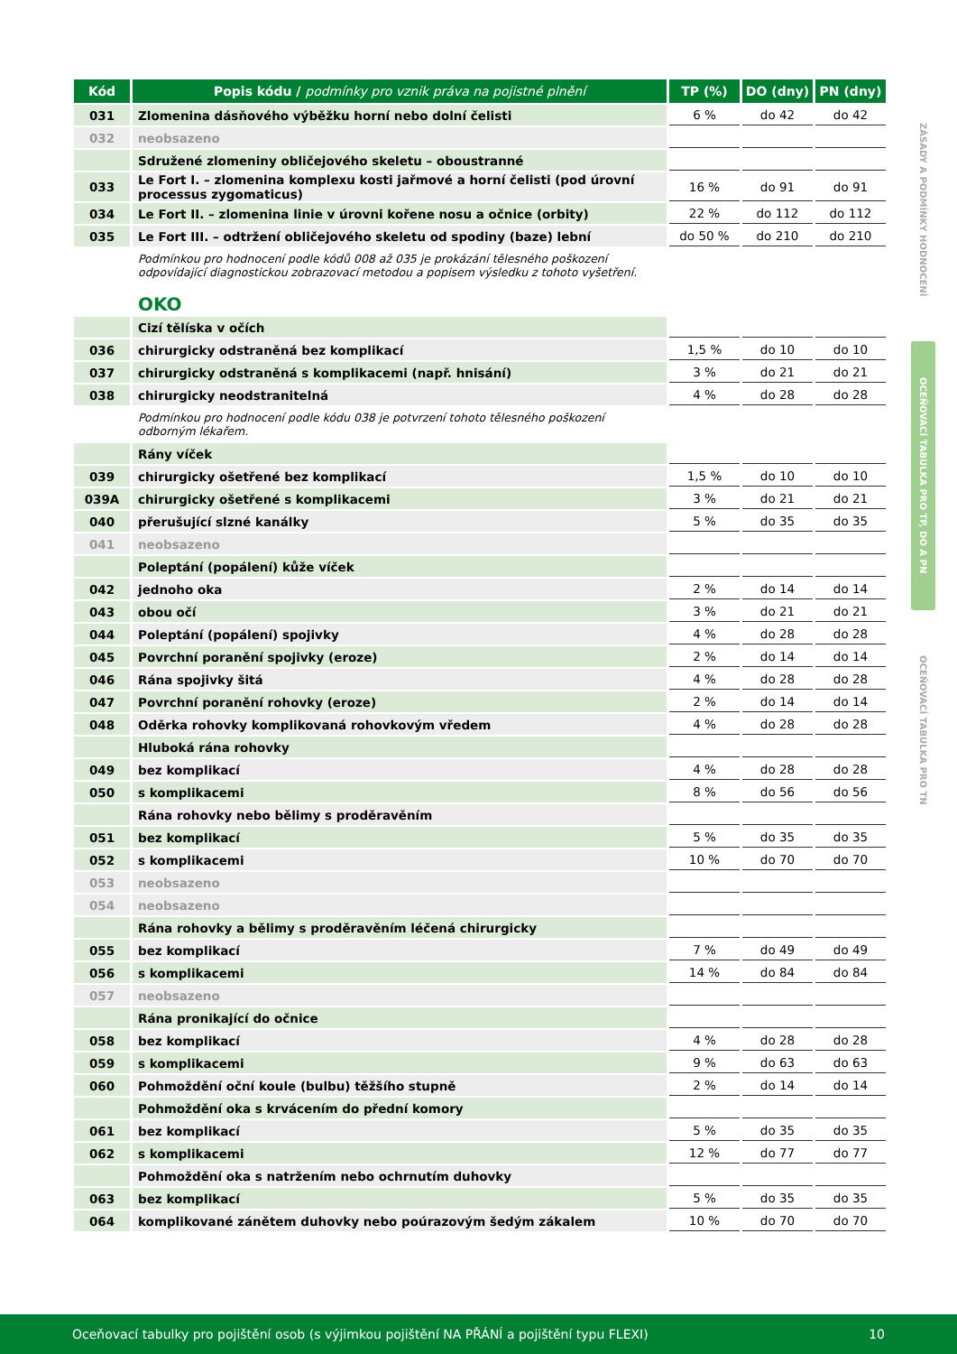| Kód | Popis kódu / podmínky pro vznik práva na pojistné plnění | TP (%) | DO (dny) | PN (dny) |
| --- | --- | --- | --- | --- |
| 031 | Zlomenina dásňového výběžku horní nebo dolní čelisti | 6 % | do 42 | do 42 |
| 032 | neobsazeno | | | |
| | Sdružené zlomeniny obličejového skeletu – oboustranné | | | |
| 033 | Le Fort I. – zlomenina komplexu kosti jařmové a horní čelisti (pod úrovní processus zygomaticus) | 16 % | do 91 | do 91 |
| 034 | Le Fort II. – zlomenina linie v úrovni kořene nosu a očnice (orbity) | 22 % | do 112 | do 112 |
| 035 | Le Fort III. – odtržení obličejového skeletu od spodiny (baze) lební | do 50 % | do 210 | do 210 |
| | Podmínkou pro hodnocení podle kódů 008 až 035 je prokázání tělesného poškození odpovídající diagnostickou zobrazovací metodou a popisem výsledku z tohoto vyšetření. | | | |
| | OKO | | | |
| | Cizí tělíska v očích | | | |
| 036 | chirurgicky odstraněná bez komplikací | 1,5 % | do 10 | do 10 |
| 037 | chirurgicky odstraněná s komplikacemi (např. hnisání) | 3 % | do 21 | do 21 |
| 038 | chirurgicky neodstranitelná | 4 % | do 28 | do 28 |
| | Podmínkou pro hodnocení podle kódu 038 je potvrzení tohoto tělesného poškození odborným lékařem. | | | |
| | Rány víček | | | |
| 039 | chirurgicky ošetřené bez komplikací | 1,5 % | do 10 | do 10 |
| 039A | chirurgicky ošetřené s komplikacemi | 3 % | do 21 | do 21 |
| 040 | přerušující slzné kanálky | 5 % | do 35 | do 35 |
| 041 | neobsazeno | | | |
| | Poleptání (popálení) kůže víček | | | |
| 042 | jednoho oka | 2 % | do 14 | do 14 |
| 043 | obou očí | 3 % | do 21 | do 21 |
| 044 | Poleptání (popálení) spojivky | 4 % | do 28 | do 28 |
| 045 | Povrchní poranění spojivky (eroze) | 2 % | do 14 | do 14 |
| 046 | Rána spojivky šitá | 4 % | do 28 | do 28 |
| 047 | Povrchní poranění rohovky (eroze) | 2 % | do 14 | do 14 |
| 048 | Oděrka rohovky komplikovaná rohovkovým vředem | 4 % | do 28 | do 28 |
| | Hluboká rána rohovky | | | |
| 049 | bez komplikací | 4 % | do 28 | do 28 |
| 050 | s komplikacemi | 8 % | do 56 | do 56 |
| | Rána rohovky nebo bělimy s proděravěním | | | |
| 051 | bez komplikací | 5 % | do 35 | do 35 |
| 052 | s komplikacemi | 10 % | do 70 | do 70 |
| 053 | neobsazeno | | | |
| 054 | neobsazeno | | | |
| | Rána rohovky a bělimy s proděravěním léčená chirurgicky | | | |
| 055 | bez komplikací | 7 % | do 49 | do 49 |
| 056 | s komplikacemi | 14 % | do 84 | do 84 |
| 057 | neobsazeno | | | |
| | Rána pronikající do očnice | | | |
| 058 | bez komplikací | 4 % | do 28 | do 28 |
| 059 | s komplikacemi | 9 % | do 63 | do 63 |
| 060 | Pohmoždění oční koule (bulbu) těžšího stupně | 2 % | do 14 | do 14 |
| | Pohmoždění oka s krvácením do přední komory | | | |
| 061 | bez komplikací | 5 % | do 35 | do 35 |
| 062 | s komplikacemi | 12 % | do 77 | do 77 |
| | Pohmoždění oka s natržením nebo ochrnutím duhovky | | | |
| 063 | bez komplikací | 5 % | do 35 | do 35 |
| 064 | komplikované zánětem duhovky nebo poúrazovým šedým zákalem | 10 % | do 70 | do 70 |
ZÁSADY A PODMÍNKY HODNOCENÍ
OCEŇOVACÍ TABULKA PRO TP, DO A PN
OCEŇOVACÍ TABULKA PRO TN
Oceňovací tabulky pro pojištění osob (s výjimkou pojištění NA PŘÁNÍ a pojištění typu FLEXI) 10